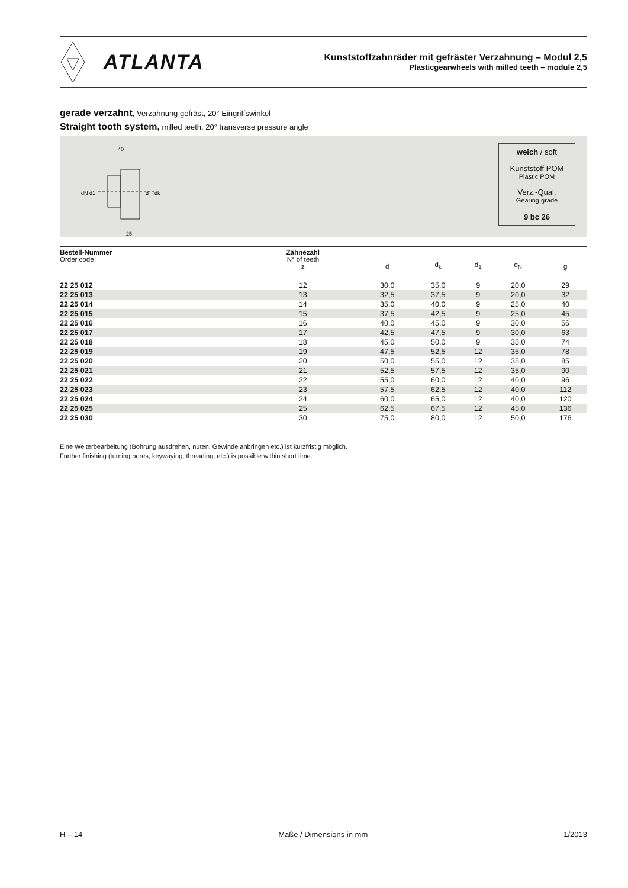ATLANTA
Kunststoffzahnräder mit gefräster Verzahnung – Modul 2,5
Plasticgearwheels with milled teeth – module 2,5
gerade verzahnt, Verzahnung gefräst, 20° Eingriffswinkel
Straight tooth system, milled teeth, 20° transverse pressure angle
40
25
d
dk
dN
d1
weich / soft
Kunststoff POM
Plastic POM
Verz.-Qual.
Gearing grade
9 bc 26
| Bestell-Nummer Order code | Zähnezahl N° of teeth z | d | d<sub>k</sub> | d<sub>1</sub> | d<sub>N</sub> | g |
| --- | --- | --- | --- | --- | --- | --- |
| 22 25 012 | 12 | 30,0 | 35,0 | 9 | 20,0 | 29 |
| 22 25 013 | 13 | 32,5 | 37,5 | 9 | 20,0 | 32 |
| 22 25 014 | 14 | 35,0 | 40,0 | 9 | 25,0 | 40 |
| 22 25 015 | 15 | 37,5 | 42,5 | 9 | 25,0 | 45 |
| 22 25 016 | 16 | 40,0 | 45,0 | 9 | 30,0 | 56 |
| 22 25 017 | 17 | 42,5 | 47,5 | 9 | 30,0 | 63 |
| 22 25 018 | 18 | 45,0 | 50,0 | 9 | 35,0 | 74 |
| 22 25 019 | 19 | 47,5 | 52,5 | 12 | 35,0 | 78 |
| 22 25 020 | 20 | 50,0 | 55,0 | 12 | 35,0 | 85 |
| 22 25 021 | 21 | 52,5 | 57,5 | 12 | 35,0 | 90 |
| 22 25 022 | 22 | 55,0 | 60,0 | 12 | 40,0 | 96 |
| 22 25 023 | 23 | 57,5 | 62,5 | 12 | 40,0 | 112 |
| 22 25 024 | 24 | 60,0 | 65,0 | 12 | 40,0 | 120 |
| 22 25 025 | 25 | 62,5 | 67,5 | 12 | 45,0 | 136 |
| 22 25 030 | 30 | 75,0 | 80,0 | 12 | 50,0 | 176 |
Eine Weiterbearbeitung (Bohrung ausdrehen, nuten, Gewinde anbringen etc.) ist kurzfristig möglich.
Further finishing (turning bores, keywaying, threading, etc.) is possible within short time.
H – 14 Maße / Dimensions in mm 1/2013